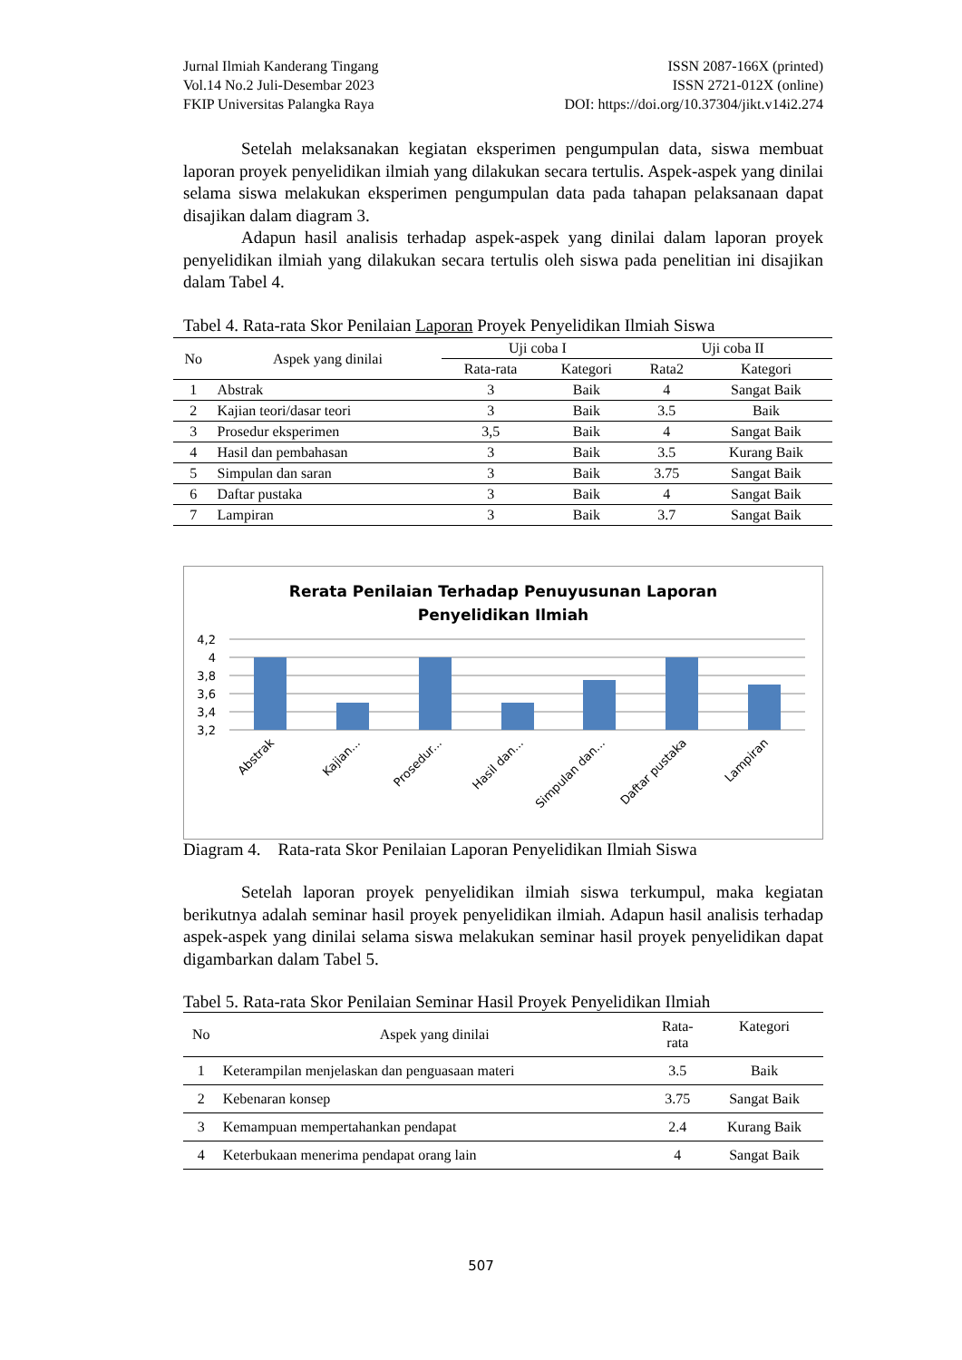Jurnal Ilmiah Kanderang Tingang
Vol.14 No.2 Juli-Desembar 2023
FKIP Universitas Palangka Raya
ISSN 2087-166X (printed)
ISSN 2721-012X (online)
DOI: https://doi.org/10.37304/jikt.v14i2.274
Setelah melaksanakan kegiatan eksperimen pengumpulan data, siswa membuat laporan proyek penyelidikan ilmiah yang dilakukan secara tertulis. Aspek-aspek yang dinilai selama siswa melakukan eksperimen pengumpulan data pada tahapan pelaksanaan dapat disajikan dalam diagram 3.
Adapun hasil analisis terhadap aspek-aspek yang dinilai dalam laporan proyek penyelidikan ilmiah yang dilakukan secara tertulis oleh siswa pada penelitian ini disajikan dalam Tabel 4.
Tabel 4. Rata-rata Skor Penilaian Laporan Proyek Penyelidikan Ilmiah Siswa
| No | Aspek yang dinilai | Uji coba I | | Uji coba II | |
| --- | --- | --- | --- | --- | --- |
| | | Rata-rata | Kategori | Rata2 | Kategori |
| 1 | Abstrak | 3 | Baik | 4 | Sangat Baik |
| 2 | Kajian teori/dasar teori | 3 | Baik | 3.5 | Baik |
| 3 | Prosedur eksperimen | 3,5 | Baik | 4 | Sangat Baik |
| 4 | Hasil dan pembahasan | 3 | Baik | 3.5 | Kurang Baik |
| 5 | Simpulan dan saran | 3 | Baik | 3.75 | Sangat Baik |
| 6 | Daftar pustaka | 3 | Baik | 4 | Sangat Baik |
| 7 | Lampiran | 3 | Baik | 3.7 | Sangat Baik |
Rerata Penilaian Terhadap Penuyusunan Laporan
Penyelidikan Ilmiah
4,2
4
3,8
3,6
3,4
3,2
Abstrak
Kajian...
Prosedur...
Hasil dan...
Simpulan dan...
Daftar pustaka
Lampiran
Diagram 4. Rata-rata Skor Penilaian Laporan Penyelidikan Ilmiah Siswa
Setelah laporan proyek penyelidikan ilmiah siswa terkumpul, maka kegiatan berikutnya adalah seminar hasil proyek penyelidikan ilmiah. Adapun hasil analisis terhadap aspek-aspek yang dinilai selama siswa melakukan seminar hasil proyek penyelidikan dapat digambarkan dalam Tabel 5.
Tabel 5. Rata-rata Skor Penilaian Seminar Hasil Proyek Penyelidikan Ilmiah
| No | Aspek yang dinilai | Rata- rata | Kategori |
| 1 | Keterampilan menjelaskan dan penguasaan materi | 3.5 | Baik |
| 2 | Kebenaran konsep | 3.75 | Sangat Baik |
| 3 | Kemampuan mempertahankan pendapat | 2.4 | Kurang Baik |
| 4 | Keterbukaan menerima pendapat orang lain | 4 | Sangat Baik |
507